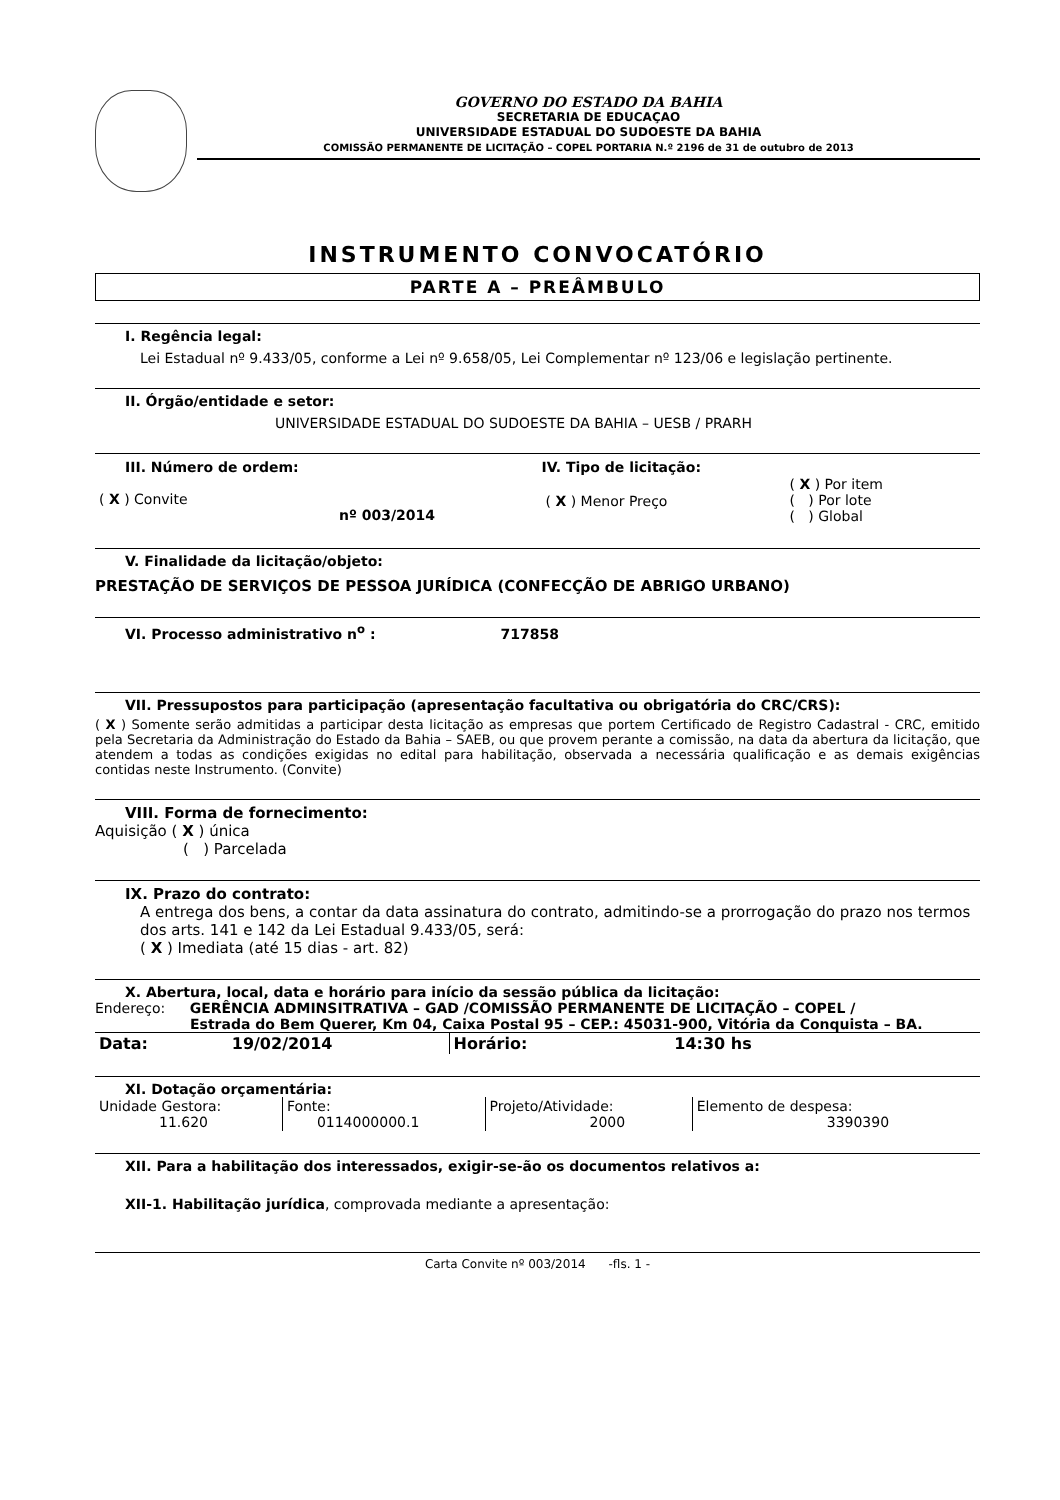GOVERNO DO ESTADO DA BAHIA
SECRETARIA DE EDUCAÇAO
UNIVERSIDADE ESTADUAL DO SUDOESTE DA BAHIA
COMISSÃO PERMANENTE DE LICITAÇÃO – COPEL PORTARIA N.º 2196 de 31 de outubro de 2013
INSTRUMENTO CONVOCATÓRIO
PARTE A – PREÂMBULO
I. Regência legal:
Lei Estadual nº 9.433/05, conforme a Lei nº 9.658/05, Lei Complementar nº 123/06 e legislação pertinente.
II. Órgão/entidade e setor:
UNIVERSIDADE ESTADUAL DO SUDOESTE DA BAHIA – UESB / PRARH
| III. Número de ordem: ( X ) Convite nº 003/2014 | IV. Tipo de licitação: / ( X ) Menor Preço / ( X ) Por item ( ) Por lote ( ) Global / |
V. Finalidade da licitação/objeto:
PRESTAÇÃO DE SERVIÇOS DE PESSOA JURÍDICA (CONFECÇÃO DE ABRIGO URBANO)
VI. Processo administrativo n<sup>o</sup> : 717858
VII. Pressupostos para participação (apresentação facultativa ou obrigatória do CRC/CRS):
( X ) Somente serão admitidas a participar desta licitação as empresas que portem Certificado de Registro Cadastral - CRC, emitido pela Secretaria da Administração do Estado da Bahia – SAEB, ou que provem perante a comissão, na data da abertura da licitação, que atendem a todas as condições exigidas no edital para habilitação, observada a necessária qualificação e as demais exigências contidas neste Instrumento. (Convite)
VIII. Forma de fornecimento:
Aquisição ( X ) única
( ) Parcelada
IX. Prazo do contrato:
A entrega dos bens, a contar da data assinatura do contrato, admitindo-se a prorrogação do prazo nos termos dos arts. 141 e 142 da Lei Estadual 9.433/05, será:
( X ) Imediata (até 15 dias - art. 82)
X. Abertura, local, data e horário para início da sessão pública da licitação:
Endereço: GERÊNCIA ADMINSITRATIVA – GAD /COMISSÃO PERMANENTE DE LICITAÇÃO – COPEL /
Estrada do Bem Querer, Km 04, Caixa Postal 95 – CEP.: 45031-900, Vitória da Conquista – BA.
| Data: | 19/02/2014 | Horário: | 14:30 hs |
XI. Dotação orçamentária:
| Unidade Gestora: 11.620 | Fonte: 0114000000.1 | Projeto/Atividade: 2000 | Elemento de despesa: 3390390 |
XII. Para a habilitação dos interessados, exigir-se-ão os documentos relativos a:
XII-1. Habilitação jurídica, comprovada mediante a apresentação:
Carta Convite nº 003/2014 -fls. 1 -